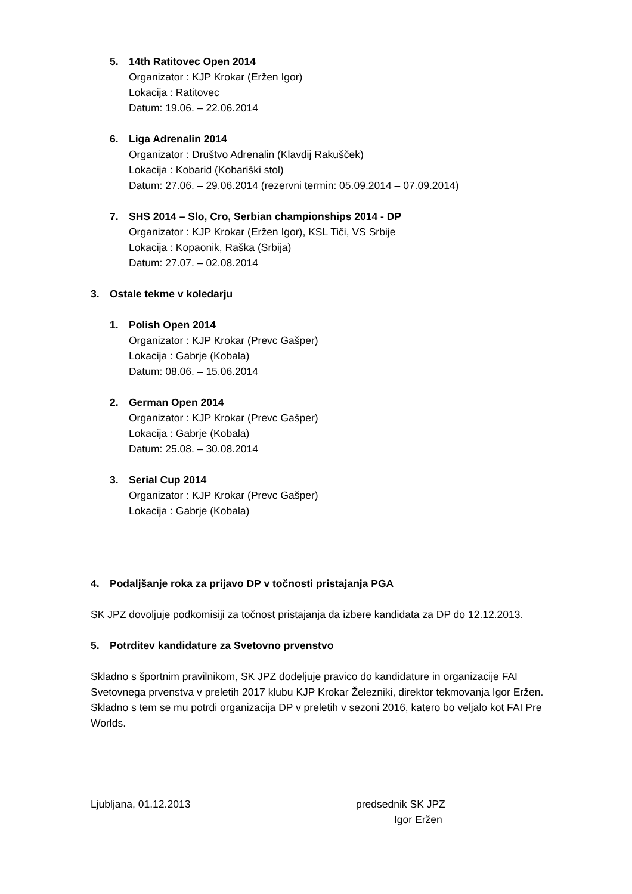5. 14th Ratitovec Open 2014
Organizator : KJP Krokar (Eržen Igor)
Lokacija : Ratitovec
Datum: 19.06. – 22.06.2014
6. Liga Adrenalin 2014
Organizator : Društvo Adrenalin (Klavdij Rakušček)
Lokacija : Kobarid (Kobariški stol)
Datum: 27.06. – 29.06.2014 (rezervni termin: 05.09.2014 – 07.09.2014)
7. SHS 2014 – Slo, Cro, Serbian championships 2014 - DP
Organizator : KJP Krokar (Eržen Igor), KSL Tiči, VS Srbije
Lokacija : Kopaonik, Raška (Srbija)
Datum: 27.07. – 02.08.2014
3. Ostale tekme v koledarju
1. Polish Open 2014
Organizator : KJP Krokar (Prevc Gašper)
Lokacija : Gabrje (Kobala)
Datum: 08.06. – 15.06.2014
2. German Open 2014
Organizator : KJP Krokar (Prevc Gašper)
Lokacija : Gabrje (Kobala)
Datum: 25.08. – 30.08.2014
3. Serial Cup 2014
Organizator : KJP Krokar (Prevc Gašper)
Lokacija : Gabrje (Kobala)
4. Podaljšanje roka za prijavo DP v točnosti pristajanja PGA
SK JPZ dovoljuje podkomisiji za točnost pristajanja da izbere kandidata za DP do 12.12.2013.
5. Potrditev kandidature za Svetovno prvenstvo
Skladno s športnim pravilnikom, SK JPZ dodeljuje pravico do kandidature in organizacije FAI Svetovnega prvenstva v preletih 2017 klubu KJP Krokar Železniki, direktor tekmovanja Igor Eržen. Skladno s tem se mu potrdi organizacija DP v preletih v sezoni 2016, katero bo veljalo kot FAI Pre Worlds.
Ljubljana, 01.12.2013 predsednik SK JPZ
Igor Eržen